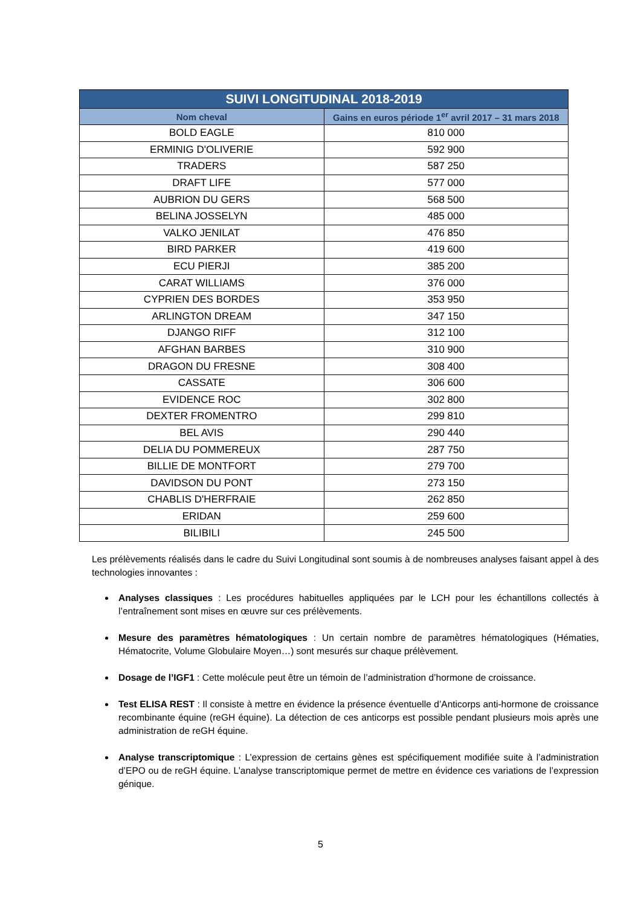| SUIVI LONGITUDINAL 2018-2019 | |
| --- | --- |
| Nom cheval | Gains en euros période 1<sup>er</sup> avril 2017 – 31 mars 2018 |
| BOLD EAGLE | 810 000 |
| ERMINIG D'OLIVERIE | 592 900 |
| TRADERS | 587 250 |
| DRAFT LIFE | 577 000 |
| AUBRION DU GERS | 568 500 |
| BELINA JOSSELYN | 485 000 |
| VALKO JENILAT | 476 850 |
| BIRD PARKER | 419 600 |
| ECU PIERJI | 385 200 |
| CARAT WILLIAMS | 376 000 |
| CYPRIEN DES BORDES | 353 950 |
| ARLINGTON DREAM | 347 150 |
| DJANGO RIFF | 312 100 |
| AFGHAN BARBES | 310 900 |
| DRAGON DU FRESNE | 308 400 |
| CASSATE | 306 600 |
| EVIDENCE ROC | 302 800 |
| DEXTER FROMENTRO | 299 810 |
| BEL AVIS | 290 440 |
| DELIA DU POMMEREUX | 287 750 |
| BILLIE DE MONTFORT | 279 700 |
| DAVIDSON DU PONT | 273 150 |
| CHABLIS D'HERFRAIE | 262 850 |
| ERIDAN | 259 600 |
| BILIBILI | 245 500 |
Les prélèvements réalisés dans le cadre du Suivi Longitudinal sont soumis à de nombreuses analyses faisant appel à des technologies innovantes :
Analyses classiques : Les procédures habituelles appliquées par le LCH pour les échantillons collectés à l’entraînement sont mises en œuvre sur ces prélèvements.
Mesure des paramètres hématologiques : Un certain nombre de paramètres hématologiques (Hématies, Hématocrite, Volume Globulaire Moyen…) sont mesurés sur chaque prélèvement.
Dosage de l’IGF1 : Cette molécule peut être un témoin de l’administration d’hormone de croissance.
Test ELISA REST : Il consiste à mettre en évidence la présence éventuelle d’Anticorps anti-hormone de croissance recombinante équine (reGH équine). La détection de ces anticorps est possible pendant plusieurs mois après une administration de reGH équine.
Analyse transcriptomique : L’expression de certains gènes est spécifiquement modifiée suite à l’administration d’EPO ou de reGH équine. L’analyse transcriptomique permet de mettre en évidence ces variations de l’expression génique.
5